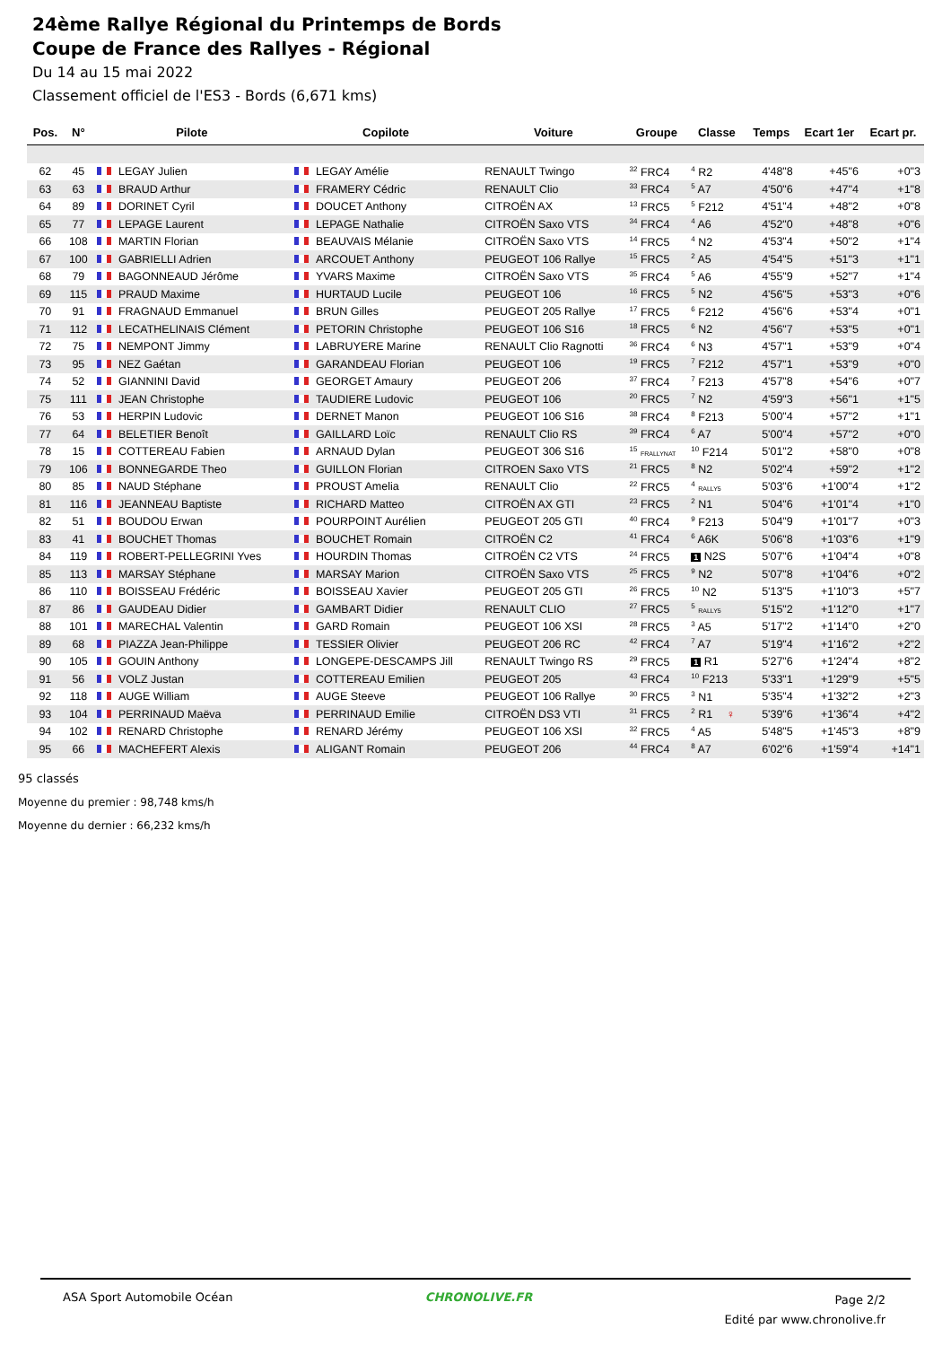24ème Rallye Régional du Printemps de Bords
Coupe de France des Rallyes - Régional
Du 14 au 15 mai 2022
Classement officiel de l'ES3 - Bords (6,671 kms)
| Pos. | N° | Pilote | Copilote | Voiture | Groupe | Classe | Temps | Ecart 1er | Ecart pr. |
| --- | --- | --- | --- | --- | --- | --- | --- | --- | --- |
| 62 | 45 | LEGAY Julien | LEGAY Amélie | RENAULT Twingo | <sup>32</sup> FRC4 | <sup>4</sup> R2 | 4'48"8 | +45"6 | +0"3 |
| 63 | 63 | BRAUD Arthur | FRAMERY Cédric | RENAULT Clio | <sup>33</sup> FRC4 | <sup>5</sup> A7 | 4'50"6 | +47"4 | +1"8 |
| 64 | 89 | DORINET Cyril | DOUCET Anthony | CITROËN AX | <sup>13</sup> FRC5 | <sup>5</sup> F212 | 4'51"4 | +48"2 | +0"8 |
| 65 | 77 | LEPAGE Laurent | LEPAGE Nathalie | CITROËN Saxo VTS | <sup>34</sup> FRC4 | <sup>4</sup> A6 | 4'52"0 | +48"8 | +0"6 |
| 66 | 108 | MARTIN Florian | BEAUVAIS Mélanie | CITROËN Saxo VTS | <sup>14</sup> FRC5 | <sup>4</sup> N2 | 4'53"4 | +50"2 | +1"4 |
| 67 | 100 | GABRIELLI Adrien | ARCOUET Anthony | PEUGEOT 106 Rallye | <sup>15</sup> FRC5 | <sup>2</sup> A5 | 4'54"5 | +51"3 | +1"1 |
| 68 | 79 | BAGONNEAUD Jérôme | YVARS Maxime | CITROËN Saxo VTS | <sup>35</sup> FRC4 | <sup>5</sup> A6 | 4'55"9 | +52"7 | +1"4 |
| 69 | 115 | PRAUD Maxime | HURTAUD Lucile | PEUGEOT 106 | <sup>16</sup> FRC5 | <sup>5</sup> N2 | 4'56"5 | +53"3 | +0"6 |
| 70 | 91 | FRAGNAUD Emmanuel | BRUN Gilles | PEUGEOT 205 Rallye | <sup>17</sup> FRC5 | <sup>6</sup> F212 | 4'56"6 | +53"4 | +0"1 |
| 71 | 112 | LECATHELINAIS Clément | PETORIN Christophe | PEUGEOT 106 S16 | <sup>18</sup> FRC5 | <sup>6</sup> N2 | 4'56"7 | +53"5 | +0"1 |
| 72 | 75 | NEMPONT Jimmy | LABRUYERE Marine | RENAULT Clio Ragnotti | <sup>36</sup> FRC4 | <sup>6</sup> N3 | 4'57"1 | +53"9 | +0"4 |
| 73 | 95 | NEZ Gaétan | GARANDEAU Florian | PEUGEOT 106 | <sup>19</sup> FRC5 | <sup>7</sup> F212 | 4'57"1 | +53"9 | +0"0 |
| 74 | 52 | GIANNINI David | GEORGET Amaury | PEUGEOT 206 | <sup>37</sup> FRC4 | <sup>7</sup> F213 | 4'57"8 | +54"6 | +0"7 |
| 75 | 111 | JEAN Christophe | TAUDIERE Ludovic | PEUGEOT 106 | <sup>20</sup> FRC5 | <sup>7</sup> N2 | 4'59"3 | +56"1 | +1"5 |
| 76 | 53 | HERPIN Ludovic | DERNET Manon | PEUGEOT 106 S16 | <sup>38</sup> FRC4 | <sup>8</sup> F213 | 5'00"4 | +57"2 | +1"1 |
| 77 | 64 | BELETIER Benoît | GAILLARD Loïc | RENAULT Clio RS | <sup>39</sup> FRC4 | <sup>6</sup> A7 | 5'00"4 | +57"2 | +0"0 |
| 78 | 15 | COTTEREAU Fabien | ARNAUD Dylan | PEUGEOT 306 S16 | <sup>15</sup> FRALLYNAT | <sup>10</sup> F214 | 5'01"2 | +58"0 | +0"8 |
| 79 | 106 | BONNEGARDE Theo | GUILLON Florian | CITROEN Saxo VTS | <sup>21</sup> FRC5 | <sup>8</sup> N2 | 5'02"4 | +59"2 | +1"2 |
| 80 | 85 | NAUD Stéphane | PROUST Amelia | RENAULT Clio | <sup>22</sup> FRC5 | <sup>4</sup> RALLY5 | 5'03"6 | +1'00"4 | +1"2 |
| 81 | 116 | JEANNEAU Baptiste | RICHARD Matteo | CITROËN AX GTI | <sup>23</sup> FRC5 | <sup>2</sup> N1 | 5'04"6 | +1'01"4 | +1"0 |
| 82 | 51 | BOUDOU Erwan | POURPOINT Aurélien | PEUGEOT 205 GTI | <sup>40</sup> FRC4 | <sup>9</sup> F213 | 5'04"9 | +1'01"7 | +0"3 |
| 83 | 41 | BOUCHET Thomas | BOUCHET Romain | CITROËN C2 | <sup>41</sup> FRC4 | <sup>6</sup> A6K | 5'06"8 | +1'03"6 | +1"9 |
| 84 | 119 | ROBERT-PELLEGRINI Yves | HOURDIN Thomas | CITROËN C2 VTS | <sup>24</sup> FRC5 | 1 N2S | 5'07"6 | +1'04"4 | +0"8 |
| 85 | 113 | MARSAY Stéphane | MARSAY Marion | CITROËN Saxo VTS | <sup>25</sup> FRC5 | <sup>9</sup> N2 | 5'07"8 | +1'04"6 | +0"2 |
| 86 | 110 | BOISSEAU Frédéric | BOISSEAU Xavier | PEUGEOT 205 GTI | <sup>26</sup> FRC5 | <sup>10</sup> N2 | 5'13"5 | +1'10"3 | +5"7 |
| 87 | 86 | GAUDEAU Didier | GAMBART Didier | RENAULT CLIO | <sup>27</sup> FRC5 | <sup>5</sup> RALLY5 | 5'15"2 | +1'12"0 | +1"7 |
| 88 | 101 | MARECHAL Valentin | GARD Romain | PEUGEOT 106 XSI | <sup>28</sup> FRC5 | <sup>3</sup> A5 | 5'17"2 | +1'14"0 | +2"0 |
| 89 | 68 | PIAZZA Jean-Philippe | TESSIER Olivier | PEUGEOT 206 RC | <sup>42</sup> FRC4 | <sup>7</sup> A7 | 5'19"4 | +1'16"2 | +2"2 |
| 90 | 105 | GOUIN Anthony | LONGEPE-DESCAMPS Jill | RENAULT Twingo RS | <sup>29</sup> FRC5 | 1 R1 | 5'27"6 | +1'24"4 | +8"2 |
| 91 | 56 | VOLZ Justan | COTTEREAU Emilien | PEUGEOT 205 | <sup>43</sup> FRC4 | <sup>10</sup> F213 | 5'33"1 | +1'29"9 | +5"5 |
| 92 | 118 | AUGE William | AUGE Steeve | PEUGEOT 106 Rallye | <sup>30</sup> FRC5 | <sup>3</sup> N1 | 5'35"4 | +1'32"2 | +2"3 |
| 93 | 104 | PERRINAUD Maëva | PERRINAUD Emilie | CITROËN DS3 VTI | <sup>31</sup> FRC5 | <sup>2</sup> R1 ♀ | 5'39"6 | +1'36"4 | +4"2 |
| 94 | 102 | RENARD Christophe | RENARD Jérémy | PEUGEOT 106 XSI | <sup>32</sup> FRC5 | <sup>4</sup> A5 | 5'48"5 | +1'45"3 | +8"9 |
| 95 | 66 | MACHEFERT Alexis | ALIGANT Romain | PEUGEOT 206 | <sup>44</sup> FRC4 | <sup>8</sup> A7 | 6'02"6 | +1'59"4 | +14"1 |
95 classés
Moyenne du premier : 98,748 kms/h
Moyenne du dernier : 66,232 kms/h
ASA Sport Automobile Océan CHRONOLIVE.FR
Page 2/2
Edité par www.chronolive.fr